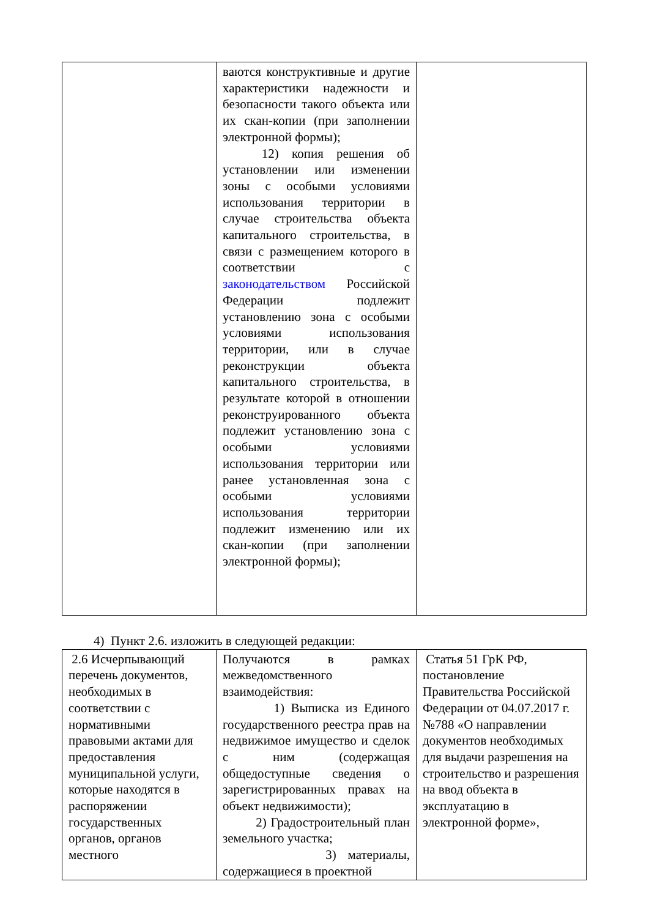| | ваются конструктивные и другие характеристики надежности и безопасности такого объекта или их скан-копии (при заполнении электронной формы); 12) копия решения об установлении или изменении зоны с особыми условиями использования территории в случае строительства объекта капитального строительства, в связи с размещением которого в соответствии с законодательством Российской Федерации подлежит установлению зона с особыми условиями использования территории, или в случае реконструкции объекта капитального строительства, в результате которой в отношении реконструированного объекта подлежит установлению зона с особыми условиями использования территории или ранее установленная зона с особыми условиями использования территории подлежит изменению или их скан-копии (при заполнении электронной формы); | |
4) Пункт 2.6. изложить в следующей редакции:
| 2.6 Исчерпывающий перечень документов, необходимых в соответствии с нормативными правовыми актами для предоставления муниципальной услуги, которые находятся в распоряжении государственных органов, органов местного | Получаются в рамках межведомственного взаимодействия: 1) Выписка из Единого государственного реестра прав на недвижимое имущество и сделок с ним (содержащая общедоступные сведения о зарегистрированных правах на объект недвижимости); 2) Градостроительный план земельного участка; 3) материалы, содержащиеся в проектной | Статья 51 ГрК РФ, постановление Правительства Российской Федерации от 04.07.2017 г. №788 «О направлении документов необходимых для выдачи разрешения на строительство и разрешения на ввод объекта в эксплуатацию в электронной форме», |